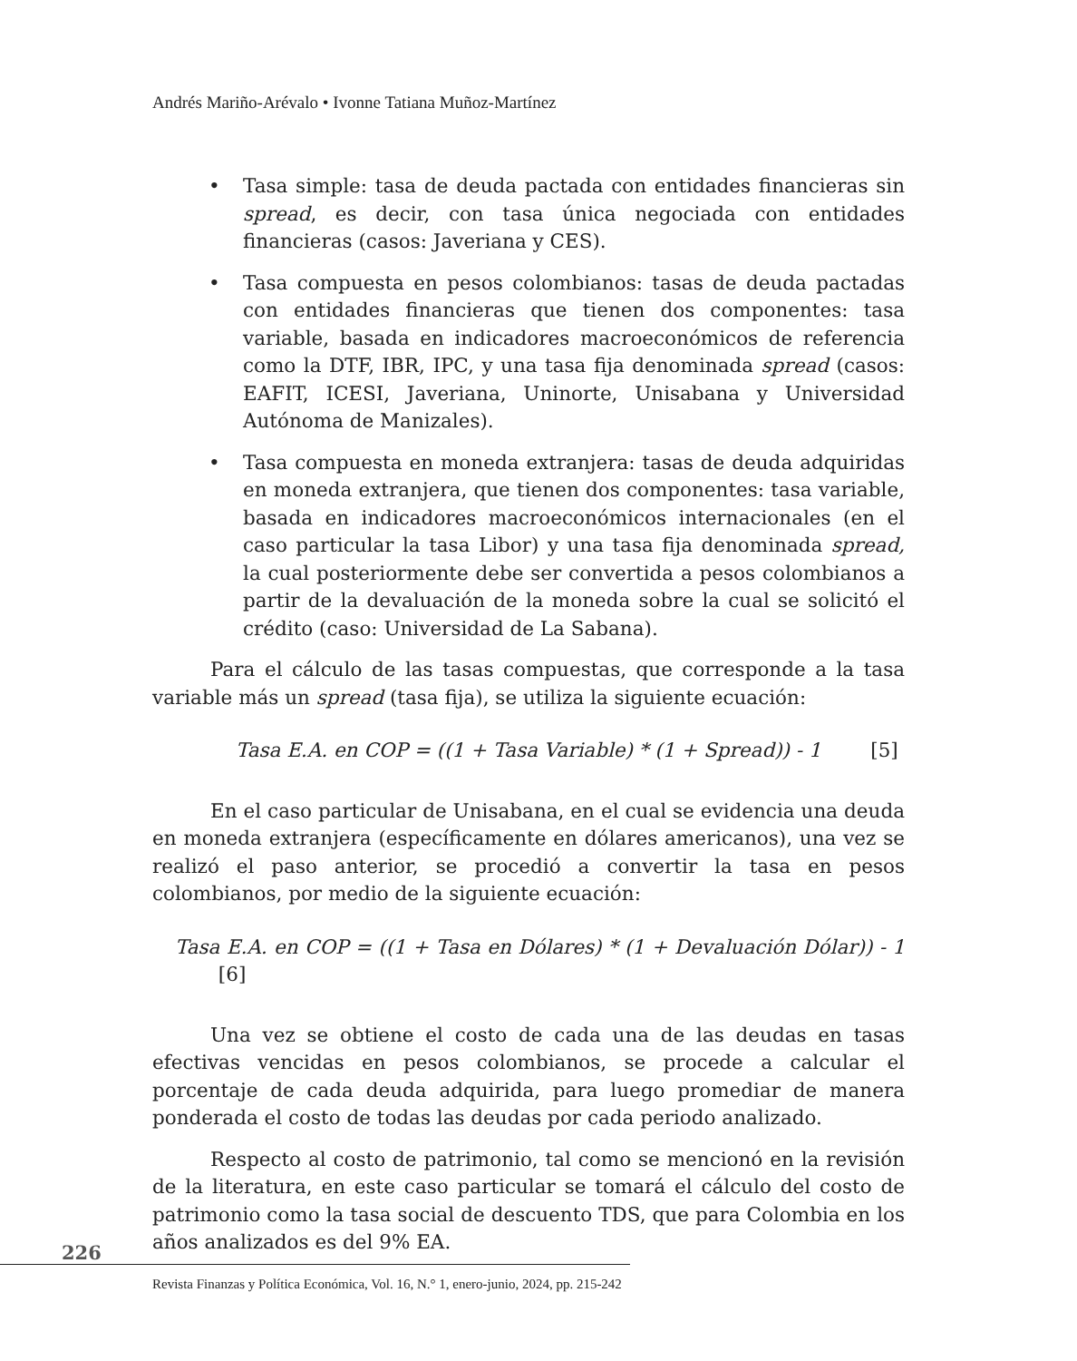Andrés Mariño-Arévalo • Ivonne Tatiana Muñoz-Martínez
• Tasa simple: tasa de deuda pactada con entidades financieras sin spread, es decir, con tasa única negociada con entidades financieras (casos: Javeriana y CES).
• Tasa compuesta en pesos colombianos: tasas de deuda pactadas con entidades financieras que tienen dos componentes: tasa variable, basada en indicadores macroeconómicos de referencia como la DTF, IBR, IPC, y una tasa fija denominada spread (casos: EAFIT, ICESI, Javeriana, Uninorte, Unisabana y Universidad Autónoma de Manizales).
• Tasa compuesta en moneda extranjera: tasas de deuda adquiridas en moneda extranjera, que tienen dos componentes: tasa variable, basada en indicadores macroeconómicos internacionales (en el caso particular la tasa Libor) y una tasa fija denominada spread, la cual posteriormente debe ser convertida a pesos colombianos a partir de la devaluación de la moneda sobre la cual se solicitó el crédito (caso: Universidad de La Sabana).
Para el cálculo de las tasas compuestas, que corresponde a la tasa variable más un spread (tasa fija), se utiliza la siguiente ecuación:
Tasa E.A. en COP = ((1 + Tasa Variable) * (1 + Spread)) - 1 [5]
En el caso particular de Unisabana, en el cual se evidencia una deuda en moneda extranjera (específicamente en dólares americanos), una vez se realizó el paso anterior, se procedió a convertir la tasa en pesos colombianos, por medio de la siguiente ecuación:
Tasa E.A. en COP = ((1 + Tasa en Dólares) * (1 + Devaluación Dólar)) - 1 [6]
Una vez se obtiene el costo de cada una de las deudas en tasas efectivas vencidas en pesos colombianos, se procede a calcular el porcentaje de cada deuda adquirida, para luego promediar de manera ponderada el costo de todas las deudas por cada periodo analizado.
Respecto al costo de patrimonio, tal como se mencionó en la revisión de la literatura, en este caso particular se tomará el cálculo del costo de patrimonio como la tasa social de descuento TDS, que para Colombia en los años analizados es del 9% EA.
226
Revista Finanzas y Política Económica, Vol. 16, N.° 1, enero-junio, 2024, pp. 215-242